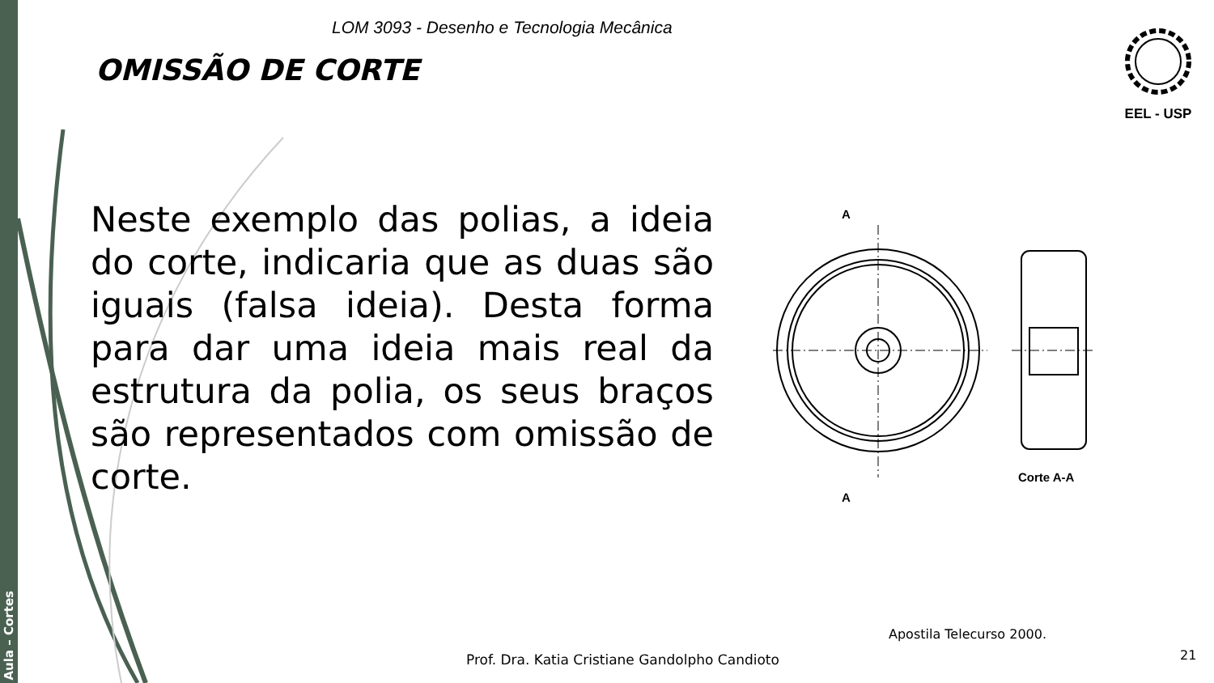Aula – Cortes
LOM 3093 - Desenho e Tecnologia Mecânica
OMISSÃO DE CORTE
EEL - USP
Neste exemplo das polias, a ideia do corte, indicaria que as duas são iguais (falsa ideia). Desta forma para dar uma ideia mais real da estrutura da polia, os seus braços são representados com omissão de corte.
A
A
Corte A-A
Apostila Telecurso 2000.
Prof. Dra. Katia Cristiane Gandolpho Candioto
21